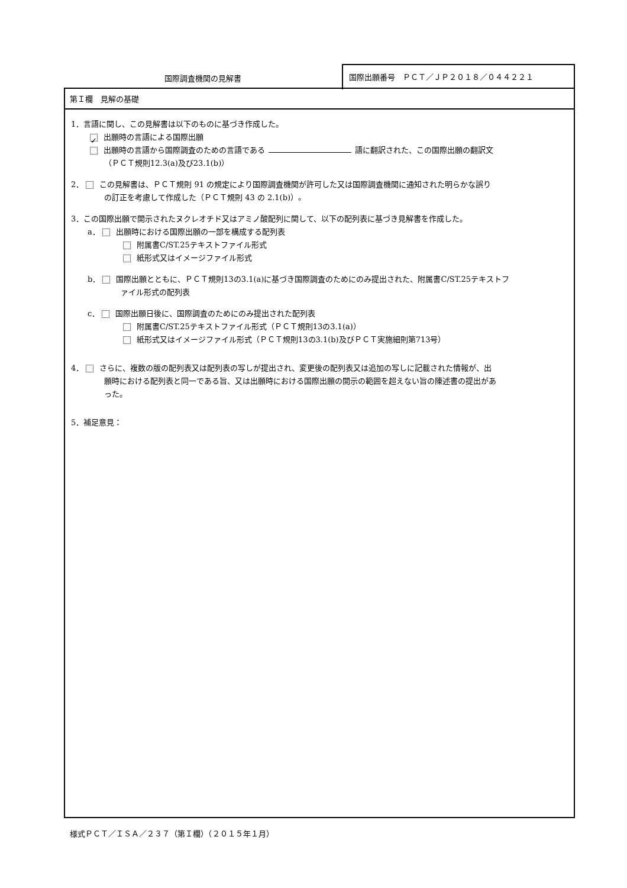国際調査機関の見解書
国際出願番号　ＰＣＴ／ＪＰ２０１８／０４４２２１
第Ｉ欄　見解の基礎
1．言語に関し、この見解書は以下のものに基づき作成した。
✓ 出願時の言語による国際出願
出願時の言語から国際調査のための言語である 語に翻訳された、この国際出願の翻訳文
（ＰＣＴ規則12.3(a)及び23.1(b)）
2． この見解書は、ＰＣＴ規則 91 の規定により国際調査機関が許可した又は国際調査機関に通知された明らかな誤り
の訂正を考慮して作成した（ＰＣＴ規則 43 の 2.1(b)）。
3．この国際出願で開示されたヌクレオチド又はアミノ酸配列に関して、以下の配列表に基づき見解書を作成した。
a． 出願時における国際出願の一部を構成する配列表
附属書C/ST.25テキストファイル形式
紙形式又はイメージファイル形式
b． 国際出願とともに、ＰＣＴ規則13の3.1(a)に基づき国際調査のためにのみ提出された、附属書C/ST.25テキストフ
ァイル形式の配列表
c． 国際出願日後に、国際調査のためにのみ提出された配列表
附属書C/ST.25テキストファイル形式（ＰＣＴ規則13の3.1(a)）
紙形式又はイメージファイル形式（ＰＣＴ規則13の3.1(b)及びＰＣＴ実施細則第713号）
4． さらに、複数の版の配列表又は配列表の写しが提出され、変更後の配列表又は追加の写しに記載された情報が、出
願時における配列表と同一である旨、又は出願時における国際出願の開示の範囲を超えない旨の陳述書の提出があ
った。
5．補足意見：
様式ＰＣＴ／ＩＳＡ／２３７（第Ｉ欄）（２０１５年１月）